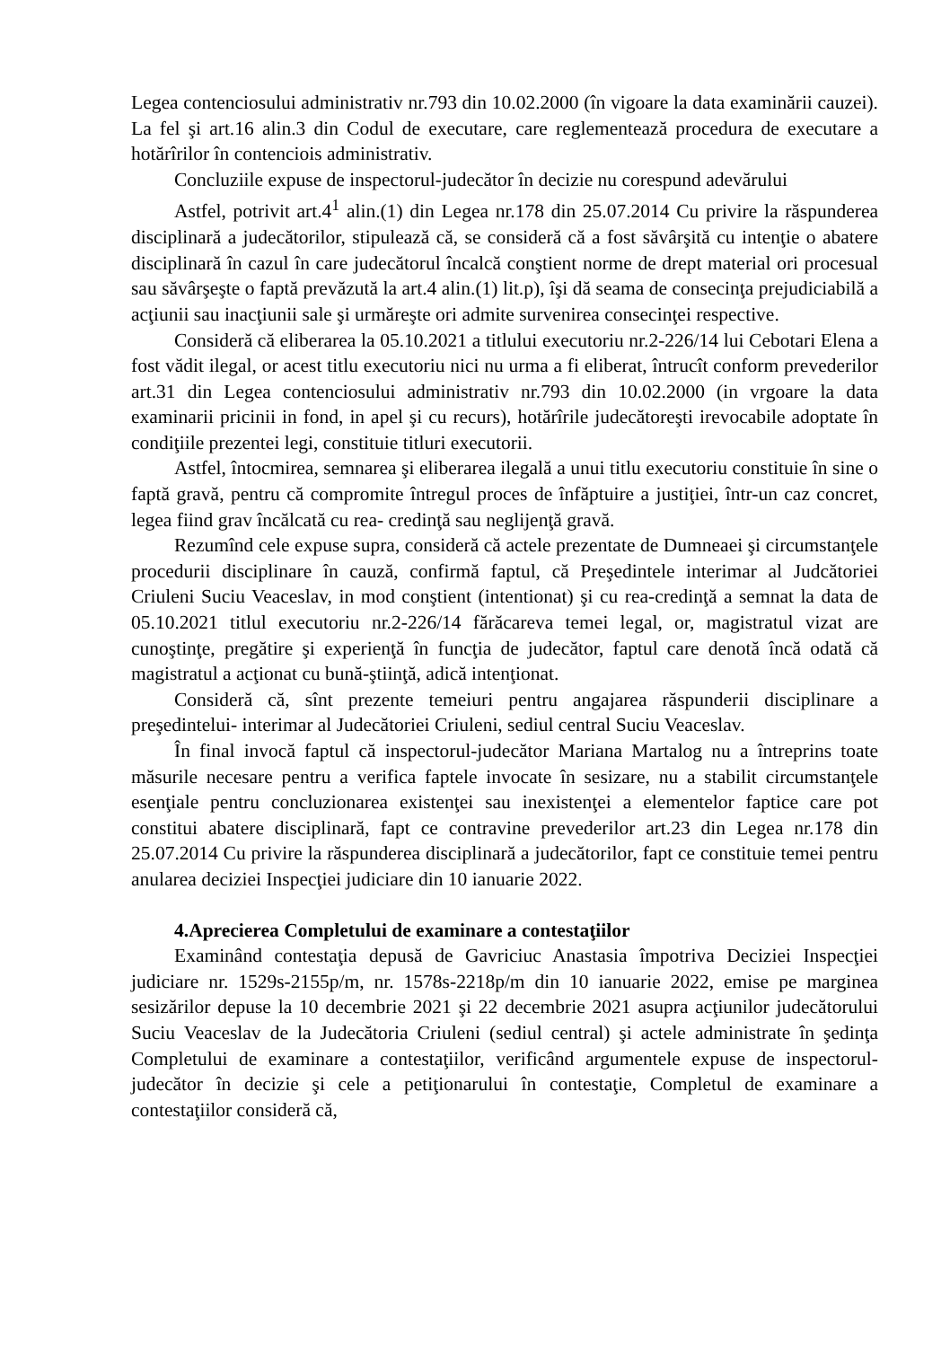Legea contenciosului administrativ nr.793 din 10.02.2000 (în vigoare la data examinării cauzei). La fel şi art.16 alin.3 din Codul de executare, care reglementează procedura de executare a hotărîrilor în contenciois administrativ.
Concluziile expuse de inspectorul-judecător în decizie nu corespund adevărului
Astfel, potrivit art.4<sup>1</sup> alin.(1) din Legea nr.178 din 25.07.2014 Cu privire la răspunderea disciplinară a judecătorilor, stipulează că, se consideră că a fost săvârşită cu intenţie o abatere disciplinară în cazul în care judecătorul încalcă conştient norme de drept material ori procesual sau săvârşeşte o faptă prevăzută la art.4 alin.(1) lit.p), îşi dă seama de consecinţa prejudiciabilă a acţiunii sau inacţiunii sale şi urmăreşte ori admite survenirea consecinţei respective.
Consideră că eliberarea la 05.10.2021 a titlului executoriu nr.2-226/14 lui Cebotari Elena a fost vădit ilegal, or acest titlu executoriu nici nu urma a fi eliberat, întrucît conform prevederilor art.31 din Legea contenciosului administrativ nr.793 din 10.02.2000 (in vrgoare la data examinarii pricinii in fond, in apel şi cu recurs), hotărîrile judecătoreşti irevocabile adoptate în condiţiile prezentei legi, constituie titluri executorii.
Astfel, întocmirea, semnarea şi eliberarea ilegală a unui titlu executoriu constituie în sine o faptă gravă, pentru că compromite întregul proces de înfăptuire a justiţiei, într-un caz concret, legea fiind grav încălcată cu rea- credinţă sau neglijenţă gravă.
Rezumînd cele expuse supra, consideră că actele prezentate de Dumneaei şi circumstanţele procedurii disciplinare în cauză, confirmă faptul, că Preşedintele interimar al Judcătoriei Criuleni Suciu Veaceslav, in mod conştient (intentionat) şi cu rea-credinţă a semnat la data de 05.10.2021 titlul executoriu nr.2-226/14 fărăcareva temei legal, or, magistratul vizat are cunoştinţe, pregătire şi experienţă în funcţia de judecător, faptul care denotă încă odată că magistratul a acţionat cu bună-ştiinţă, adică intenţionat.
Consideră că, sînt prezente temeiuri pentru angajarea răspunderii disciplinare a preşedintelui- interimar al Judecătoriei Criuleni, sediul central Suciu Veaceslav.
În final invocă faptul că inspectorul-judecător Mariana Martalog nu a întreprins toate măsurile necesare pentru a verifica faptele invocate în sesizare, nu a stabilit circumstanţele esenţiale pentru concluzionarea existenţei sau inexistenţei a elementelor faptice care pot constitui abatere disciplinară, fapt ce contravine prevederilor art.23 din Legea nr.178 din 25.07.2014 Cu privire la răspunderea disciplinară a judecătorilor, fapt ce constituie temei pentru anularea deciziei Inspecţiei judiciare din 10 ianuarie 2022.
4.Aprecierea Completului de examinare a contestaţiilor
Examinând contestaţia depusă de Gavriciuc Anastasia împotriva Deciziei Inspecţiei judiciare nr. 1529s-2155p/m, nr. 1578s-2218p/m din 10 ianuarie 2022, emise pe marginea sesizărilor depuse la 10 decembrie 2021 şi 22 decembrie 2021 asupra acţiunilor judecătorului Suciu Veaceslav de la Judecătoria Criuleni (sediul central) şi actele administrate în şedinţa Completului de examinare a contestaţiilor, verificând argumentele expuse de inspectorul-judecător în decizie şi cele a petiţionarului în contestaţie, Completul de examinare a contestaţiilor consideră că,